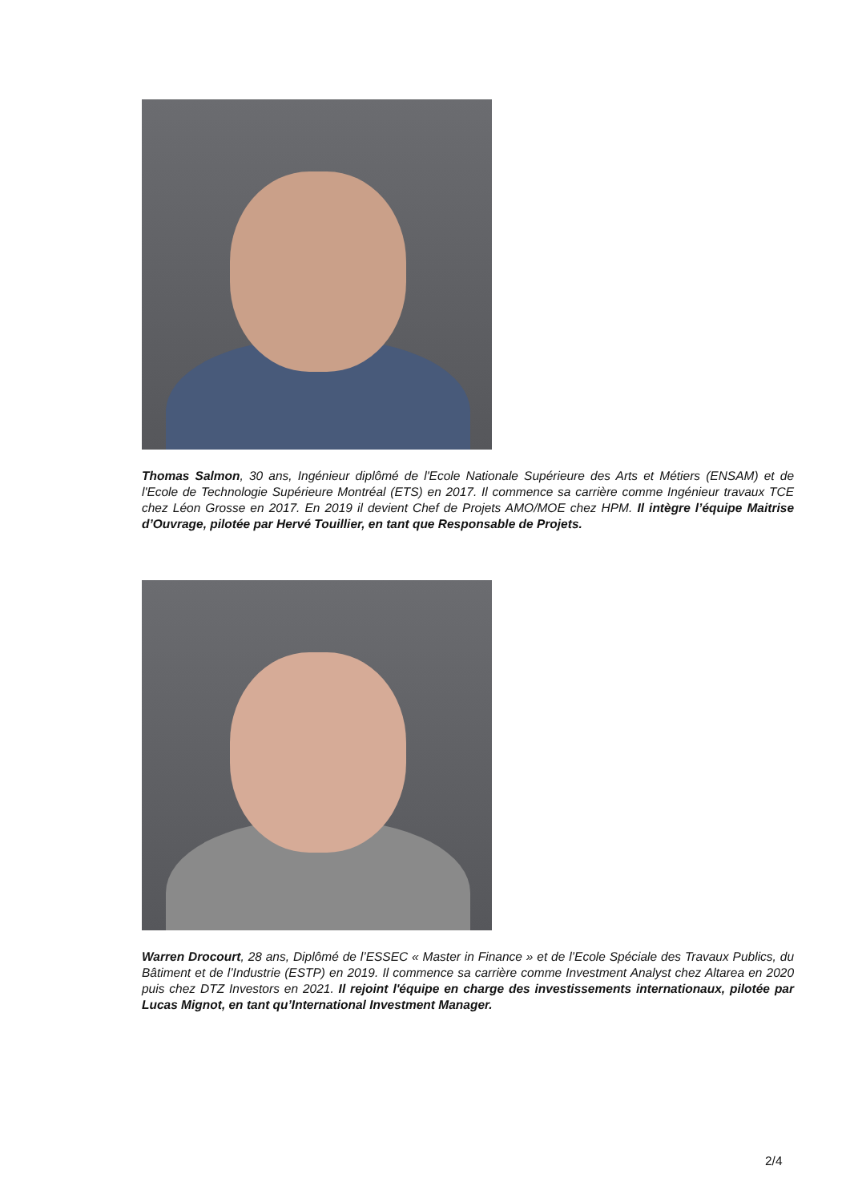Thomas Salmon, 30 ans, Ingénieur diplômé de l'Ecole Nationale Supérieure des Arts et Métiers (ENSAM) et de l'Ecole de Technologie Supérieure Montréal (ETS) en 2017. Il commence sa carrière comme Ingénieur travaux TCE chez Léon Grosse en 2017. En 2019 il devient Chef de Projets AMO/MOE chez HPM. Il intègre l’équipe Maitrise d’Ouvrage, pilotée par Hervé Touillier, en tant que Responsable de Projets.
Warren Drocourt, 28 ans, Diplômé de l’ESSEC « Master in Finance » et de l’Ecole Spéciale des Travaux Publics, du Bâtiment et de l’Industrie (ESTP) en 2019. Il commence sa carrière comme Investment Analyst chez Altarea en 2020 puis chez DTZ Investors en 2021. Il rejoint l'équipe en charge des investissements internationaux, pilotée par Lucas Mignot, en tant qu’International Investment Manager.
2/4